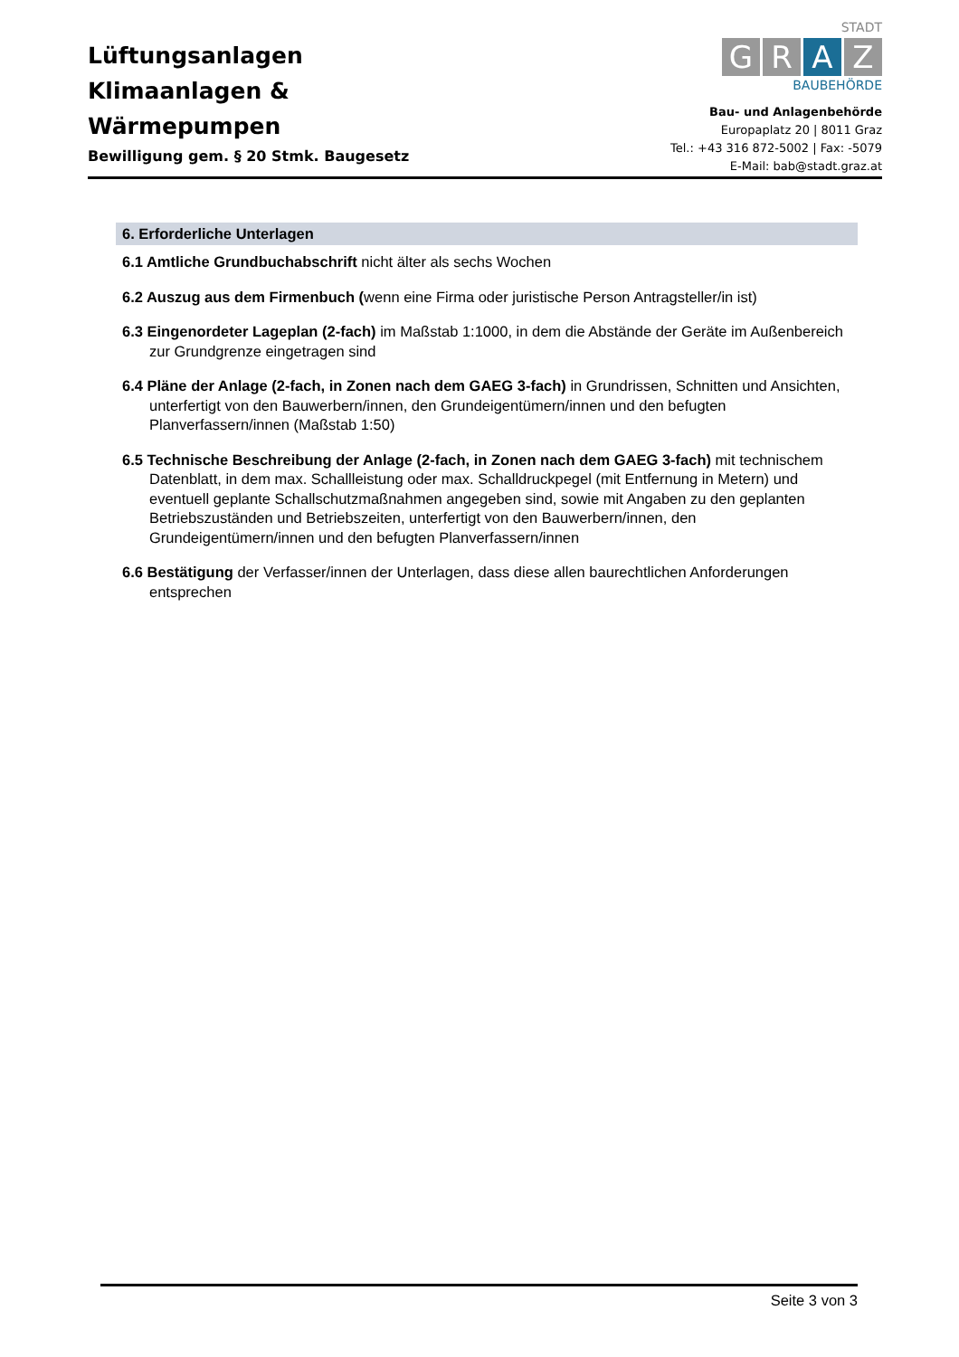Lüftungsanlagen
Klimaanlagen &
Wärmepumpen
Bewilligung gem. § 20 Stmk. Baugesetz
STADT
G R A Z
BAUBEHÖRDE
Bau- und Anlagenbehörde
Europaplatz 20 | 8011 Graz
Tel.: +43 316 872-5002 | Fax: -5079
E-Mail: bab@stadt.graz.at
6. Erforderliche Unterlagen
6.1 Amtliche Grundbuchabschrift nicht älter als sechs Wochen
6.2 Auszug aus dem Firmenbuch (wenn eine Firma oder juristische Person Antragsteller/in ist)
6.3 Eingenordeter Lageplan (2-fach) im Maßstab 1:1000, in dem die Abstände der Geräte im Außenbereich zur Grundgrenze eingetragen sind
6.4 Pläne der Anlage (2-fach, in Zonen nach dem GAEG 3-fach) in Grundrissen, Schnitten und Ansichten, unterfertigt von den Bauwerbern/innen, den Grundeigentümern/innen und den befugten Planverfassern/innen (Maßstab 1:50)
6.5 Technische Beschreibung der Anlage (2-fach, in Zonen nach dem GAEG 3-fach) mit technischem Datenblatt, in dem max. Schallleistung oder max. Schalldruckpegel (mit Entfernung in Metern) und eventuell geplante Schallschutzmaßnahmen angegeben sind, sowie mit Angaben zu den geplanten Betriebszuständen und Betriebszeiten, unterfertigt von den Bauwerbern/innen, den Grundeigentümern/innen und den befugten Planverfassern/innen
6.6 Bestätigung der Verfasser/innen der Unterlagen, dass diese allen baurechtlichen Anforderungen entsprechen
Seite 3 von 3